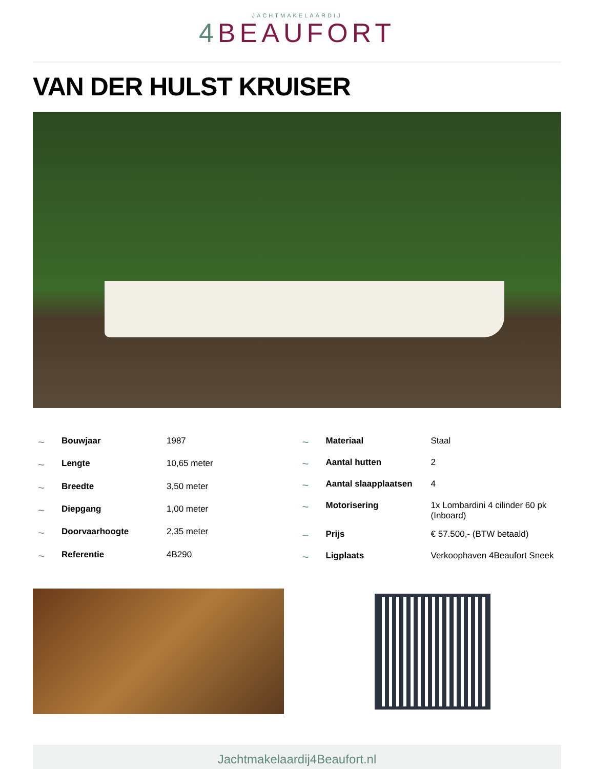JACHTMAKELAARDIJ
4 BEAUFORT
VAN DER HULST KRUISER
| ~ | Bouwjaar | 1987 |
| ~ | Lengte | 10,65 meter |
| ~ | Breedte | 3,50 meter |
| ~ | Diepgang | 1,00 meter |
| ~ | Doorvaarhoogte | 2,35 meter |
| ~ | Referentie | 4B290 |
| ~ | Materiaal | Staal |
| ~ | Aantal hutten | 2 |
| ~ | Aantal slaapplaatsen | 4 |
| ~ | Motorisering | 1x Lombardini 4 cilinder 60 pk (Inboard) |
| ~ | Prijs | € 57.500,- (BTW betaald) |
| ~ | Ligplaats | Verkoophaven 4Beaufort Sneek |
Jachtmakelaardij4Beaufort.nl